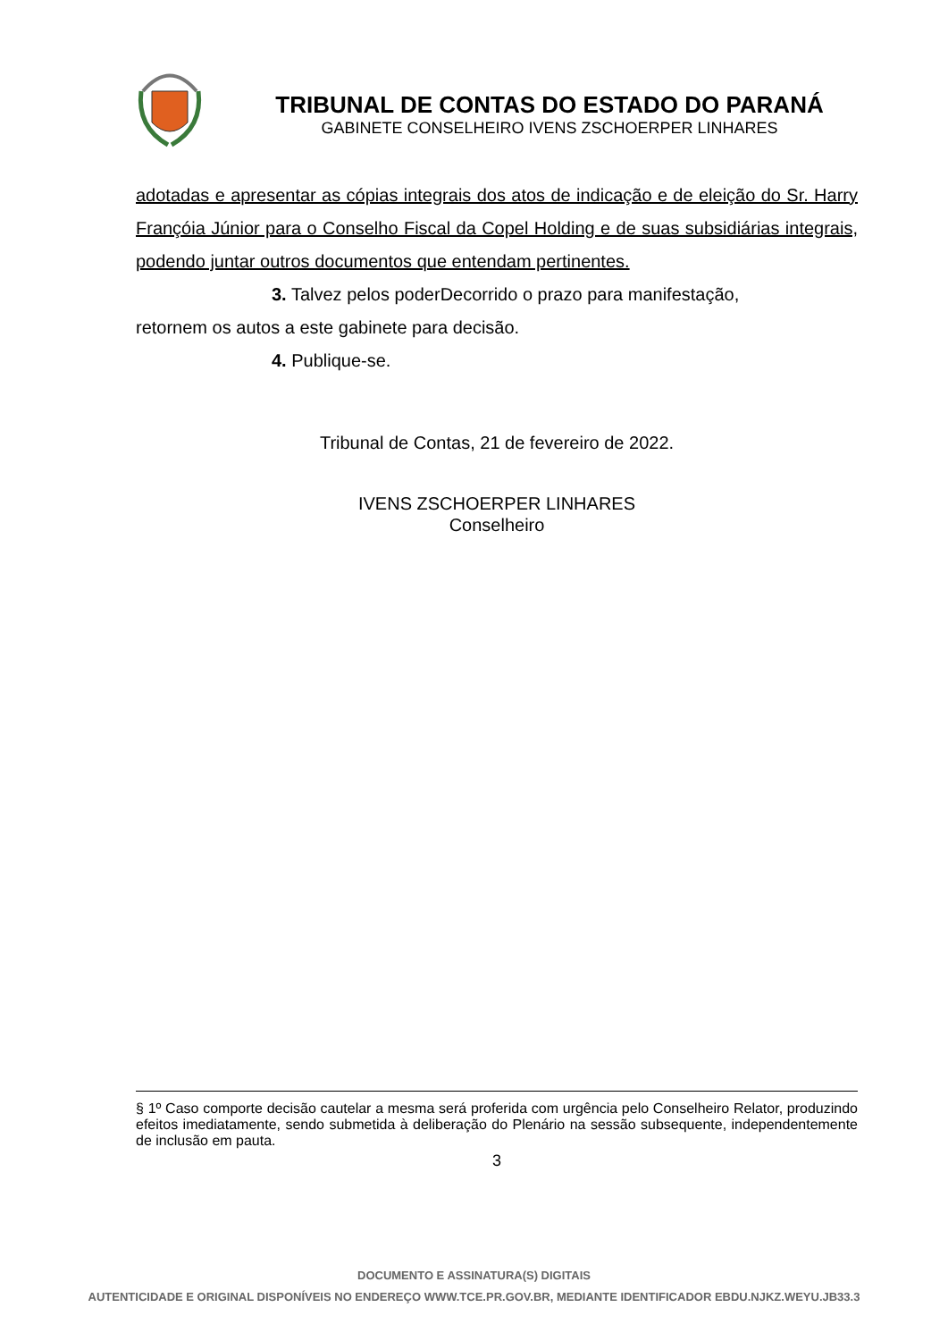TRIBUNAL DE CONTAS DO ESTADO DO PARANÁ
GABINETE CONSELHEIRO IVENS ZSCHOERPER LINHARES
adotadas e apresentar as cópias integrais dos atos de indicação e de eleição do Sr. Harry Françóia Júnior para o Conselho Fiscal da Copel Holding e de suas subsidiárias integrais, podendo juntar outros documentos que entendam pertinentes.
3. Talvez pelos poderDecorrido o prazo para manifestação,
retornem os autos a este gabinete para decisão.
4. Publique-se.
Tribunal de Contas, 21 de fevereiro de 2022.
IVENS ZSCHOERPER LINHARES
Conselheiro
§ 1º Caso comporte decisão cautelar a mesma será proferida com urgência pelo Conselheiro Relator, produzindo efeitos imediatamente, sendo submetida à deliberação do Plenário na sessão subsequente, independentemente de inclusão em pauta.
3
DOCUMENTO E ASSINATURA(S) DIGITAIS
AUTENTICIDADE E ORIGINAL DISPONÍVEIS NO ENDEREÇO WWW.TCE.PR.GOV.BR, MEDIANTE IDENTIFICADOR EBDU.NJKZ.WEYU.JB33.3